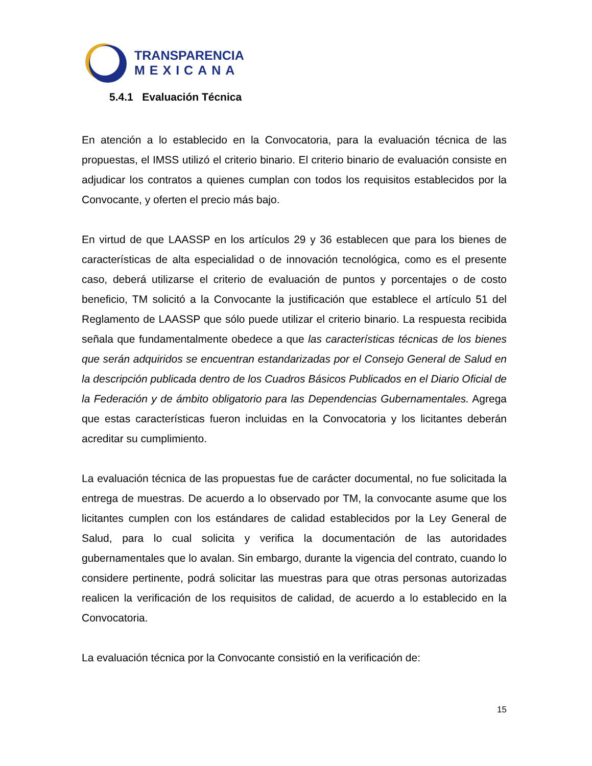TRANSPARENCIA
MEXICANA
5.4.1 Evaluación Técnica
En atención a lo establecido en la Convocatoria, para la evaluación técnica de las propuestas, el IMSS utilizó el criterio binario. El criterio binario de evaluación consiste en adjudicar los contratos a quienes cumplan con todos los requisitos establecidos por la Convocante, y oferten el precio más bajo.
En virtud de que LAASSP en los artículos 29 y 36 establecen que para los bienes de características de alta especialidad o de innovación tecnológica, como es el presente caso, deberá utilizarse el criterio de evaluación de puntos y porcentajes o de costo beneficio, TM solicitó a la Convocante la justificación que establece el artículo 51 del Reglamento de LAASSP que sólo puede utilizar el criterio binario. La respuesta recibida señala que fundamentalmente obedece a que las características técnicas de los bienes que serán adquiridos se encuentran estandarizadas por el Consejo General de Salud en la descripción publicada dentro de los Cuadros Básicos Publicados en el Diario Oficial de la Federación y de ámbito obligatorio para las Dependencias Gubernamentales. Agrega que estas características fueron incluidas en la Convocatoria y los licitantes deberán acreditar su cumplimiento.
La evaluación técnica de las propuestas fue de carácter documental, no fue solicitada la entrega de muestras. De acuerdo a lo observado por TM, la convocante asume que los licitantes cumplen con los estándares de calidad establecidos por la Ley General de Salud, para lo cual solicita y verifica la documentación de las autoridades gubernamentales que lo avalan. Sin embargo, durante la vigencia del contrato, cuando lo considere pertinente, podrá solicitar las muestras para que otras personas autorizadas realicen la verificación de los requisitos de calidad, de acuerdo a lo establecido en la Convocatoria.
La evaluación técnica por la Convocante consistió en la verificación de:
15